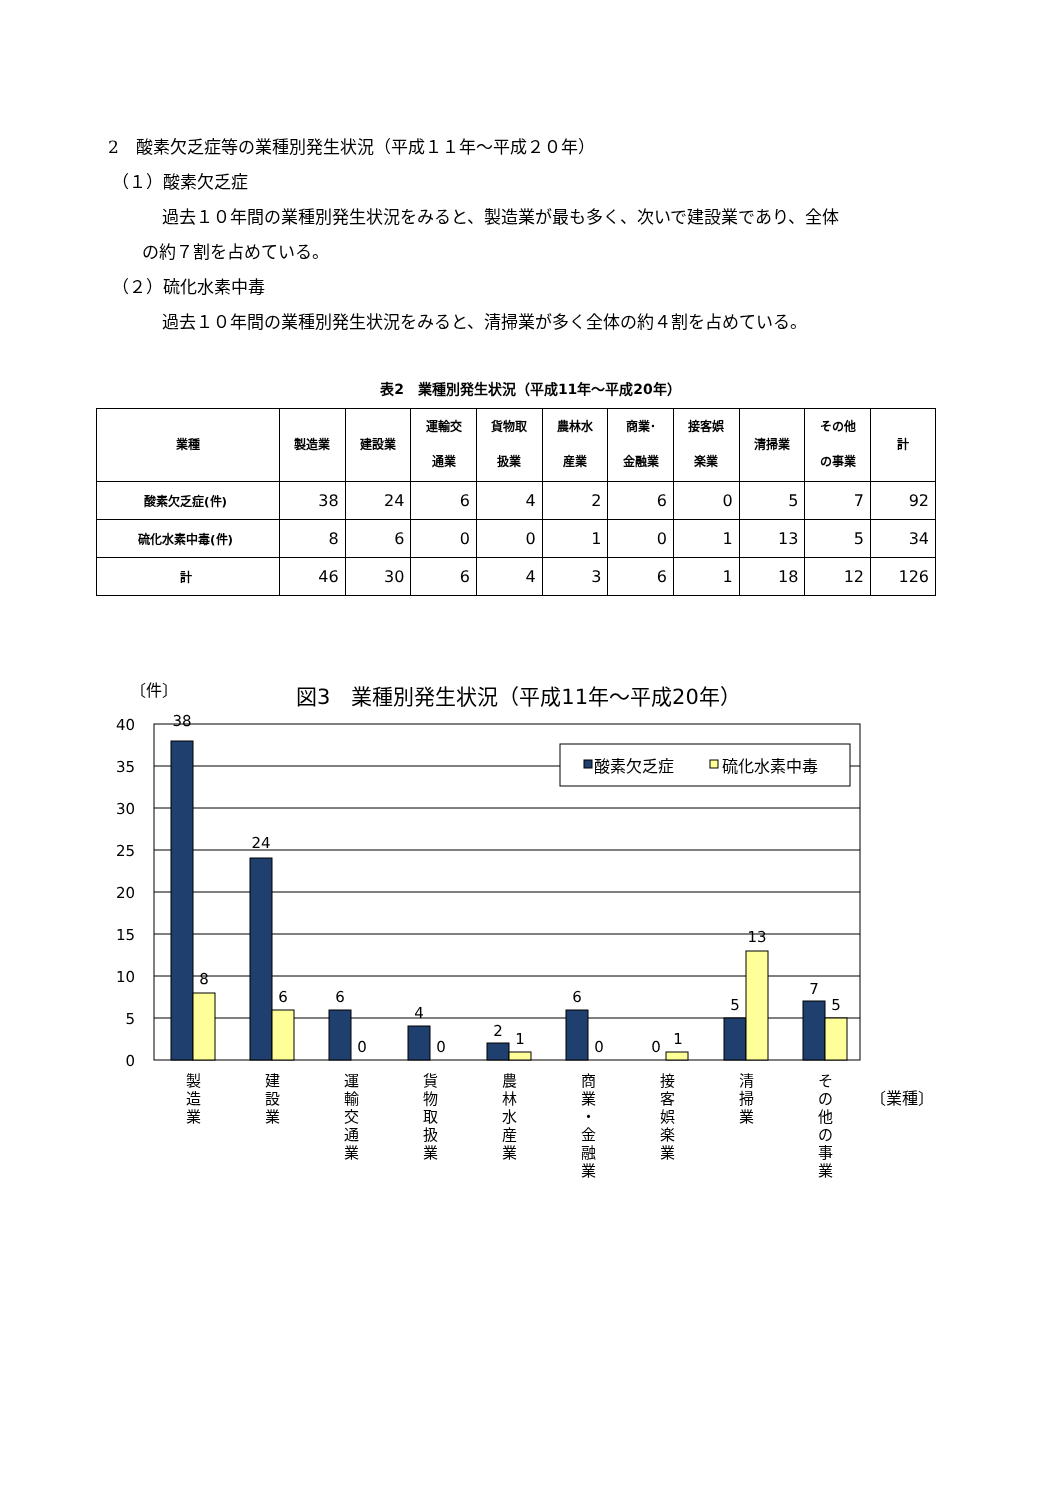2　酸素欠乏症等の業種別発生状況（平成１１年～平成２０年）
（１）酸素欠乏症
過去１０年間の業種別発生状況をみると、製造業が最も多く、次いで建設業であり、全体
の約７割を占めている。
（２）硫化水素中毒
過去１０年間の業種別発生状況をみると、清掃業が多く全体の約４割を占めている。
表2　業種別発生状況（平成11年～平成20年）
| 業種 | 製造業 | 建設業 | 運輸交 通業 | 貨物取 扱業 | 農林水 産業 | 商業･ 金融業 | 接客娯 楽業 | 清掃業 | その他 の事業 | 計 |
| --- | --- | --- | --- | --- | --- | --- | --- | --- | --- | --- |
| 酸素欠乏症(件) | 38 | 24 | 6 | 4 | 2 | 6 | 0 | 5 | 7 | 92 |
| 硫化水素中毒(件) | 8 | 6 | 0 | 0 | 1 | 0 | 1 | 13 | 5 | 34 |
| 計 | 46 | 30 | 6 | 4 | 3 | 6 | 1 | 18 | 12 | 126 |
〔件〕
図3　業種別発生状況（平成11年～平成20年）
40
35
30
25
20
15
10
5
0
酸素欠乏症
硫化水素中毒
38
8
24
6
6
0
4
0
2
1
6
0
0
1
5
13
7
5
製
造
業
建
設
業
運
輸
交
通
業
貨
物
取
扱
業
農
林
水
産
業
商
業
・
金
融
業
接
客
娯
楽
業
清
掃
業
そ
の
他
の
事
業
〔業種〕